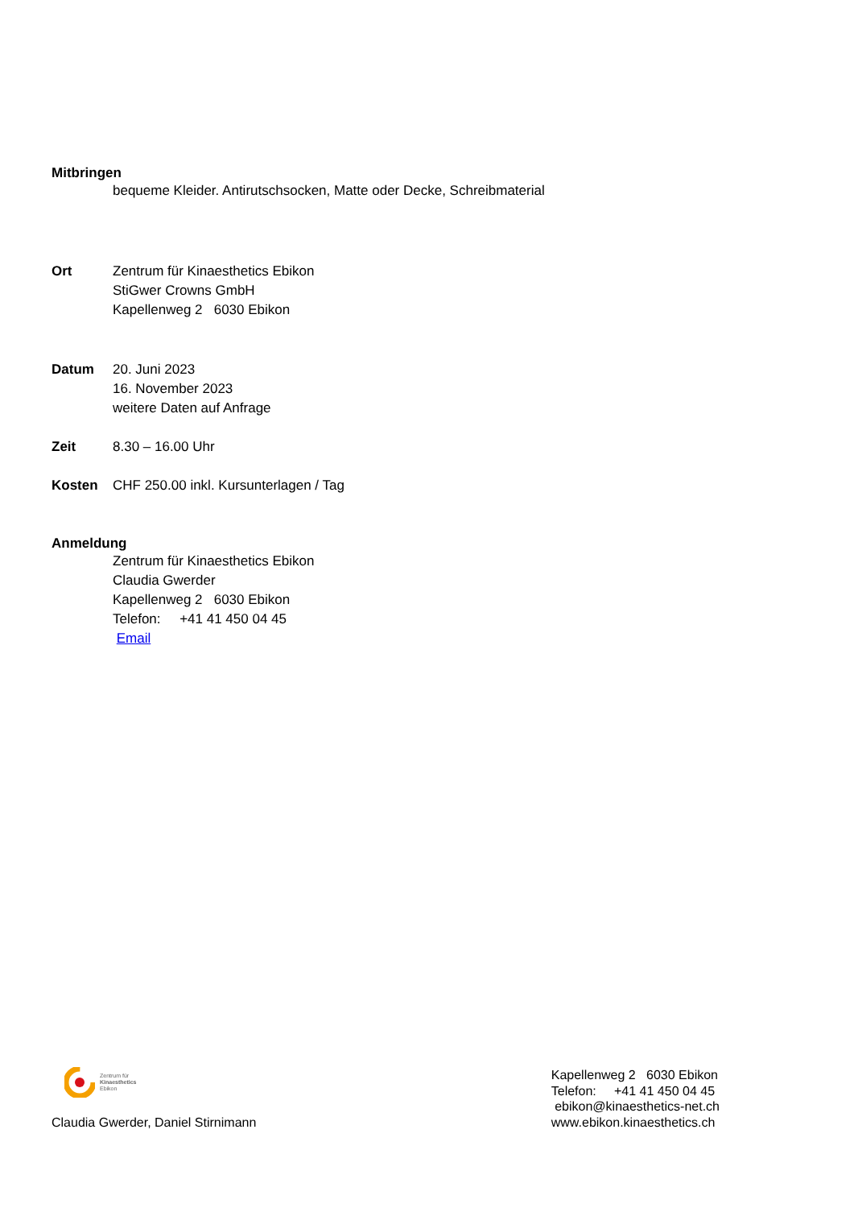Mitbringen
bequeme Kleider. Antirutschsocken, Matte oder Decke, Schreibmaterial
Ort Zentrum für Kinaesthetics Ebikon
StiGwer Crowns GmbH
Kapellenweg 2 6030 Ebikon
Datum 20. Juni 2023
16. November 2023
weitere Daten auf Anfrage
Zeit 8.30 – 16.00 Uhr
Kosten CHF 250.00 inkl. Kursunterlagen / Tag
Anmeldung
Zentrum für Kinaesthetics Ebikon
Claudia Gwerder
Kapellenweg 2 6030 Ebikon
Telefon: +41 41 450 04 45
Email
Zentrum für
Kinaesthetics
Ebikon
Claudia Gwerder, Daniel Stirnimann
Kapellenweg 2 6030 Ebikon
Telefon: +41 41 450 04 45
ebikon@kinaesthetics-net.ch
www.ebikon.kinaesthetics.ch